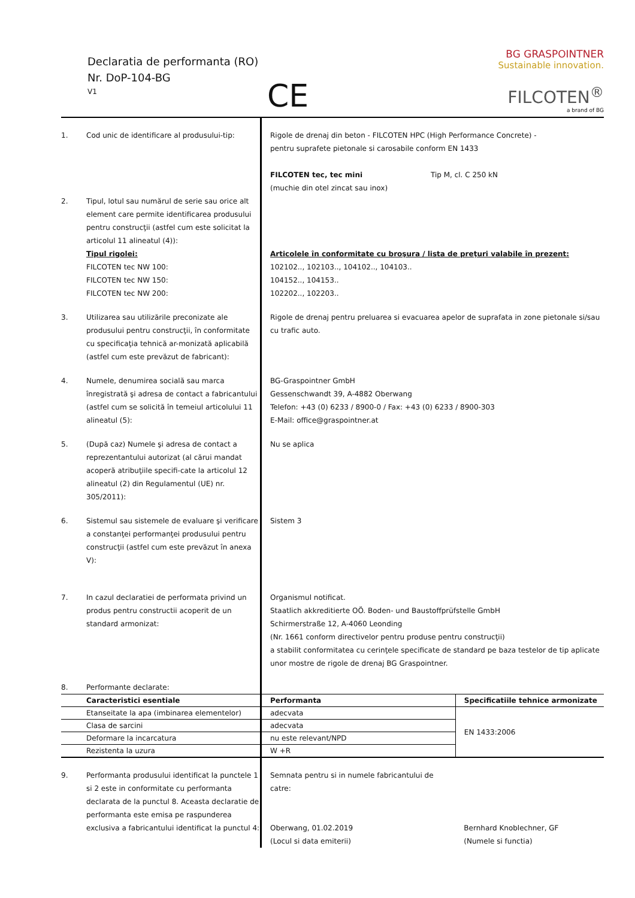Declaratia de performanta (RO)
Nr. DoP-104-BG
V1
CE
BG GRASPOINTNER
Sustainable innovation.
FILCOTEN<sup>®</sup>
a brand of BG
| 1. | Cod unic de identificare al produsului-tip: | Rigole de drenaj din beton - FILCOTEN HPC (High Performance Concrete) - pentru suprafete pietonale si carosabile conform EN 1433 FILCOTEN tec, tec mini Tip M, cl. C 250 kN (muchie din otel zincat sau inox) | |
| 2. | Tipul, lotul sau numărul de serie sau orice alt element care permite identificarea produsului pentru construcţii (astfel cum este solicitat la articolul 11 alineatul (4)): Tipul rigolei: FILCOTEN tec NW 100: FILCOTEN tec NW 150: FILCOTEN tec NW 200: | Articolele în conformitate cu broşura / lista de preţuri valabile în prezent: 102102.., 102103.., 104102.., 104103.. 104152.., 104153.. 102202.., 102203.. | |
| 3. | Utilizarea sau utilizările preconizate ale produsului pentru construcţii, în conformitate cu specificaţia tehnică ar-monizată aplicabilă (astfel cum este prevăzut de fabricant): | Rigole de drenaj pentru preluarea si evacuarea apelor de suprafata in zone pietonale si/sau cu trafic auto. | |
| 4. | Numele, denumirea socială sau marca înregistrată şi adresa de contact a fabricantului (astfel cum se solicită în temeiul articolului 11 alineatul (5): | BG-Graspointner GmbH Gessenschwandt 39, A-4882 Oberwang Telefon: +43 (0) 6233 / 8900-0 / Fax: +43 (0) 6233 / 8900-303 E-Mail: office@graspointner.at | |
| 5. | (După caz) Numele şi adresa de contact a reprezentantului autorizat (al cărui mandat acoperă atribuţiile specifi-cate la articolul 12 alineatul (2) din Regulamentul (UE) nr. 305/2011): | Nu se aplica | |
| 6. | Sistemul sau sistemele de evaluare şi verificare a constanţei performanţei produsului pentru construcţii (astfel cum este prevăzut în anexa V): | Sistem 3 | |
| 7. | In cazul declaratiei de performata privind un produs pentru constructii acoperit de un standard armonizat: | Organismul notificat. Staatlich akkreditierte OÖ. Boden- und Baustoffprüfstelle GmbH Schirmerstraße 12, A-4060 Leonding (Nr. 1661 conform directivelor pentru produse pentru construcţii) a stabilit conformitatea cu cerinţele specificate de standard pe baza testelor de tip aplicate unor mostre de rigole de drenaj BG Graspointner. | |
| 8. | Performante declarate: | | |
| | Caracteristici esentiale | Performanta | Specificatiile tehnice armonizate |
| | Etanseitate la apa (imbinarea elementelor) | adecvata | EN 1433:2006 |
| | Clasa de sarcini | adecvata | |
| | Deformare la incarcatura | nu este relevant/NPD | |
| | Rezistenta la uzura | W +R | |
| 9. | Performanta produsului identificat la punctele 1 si 2 este in conformitate cu performanta declarata de la punctul 8. Aceasta declaratie de performanta este emisa pe raspunderea exclusiva a fabricantului identificat la punctul 4: | Semnata pentru si in numele fabricantului de catre: Oberwang, 01.02.2019 (Locul si data emiterii) | Bernhard Knoblechner, GF (Numele si functia) |